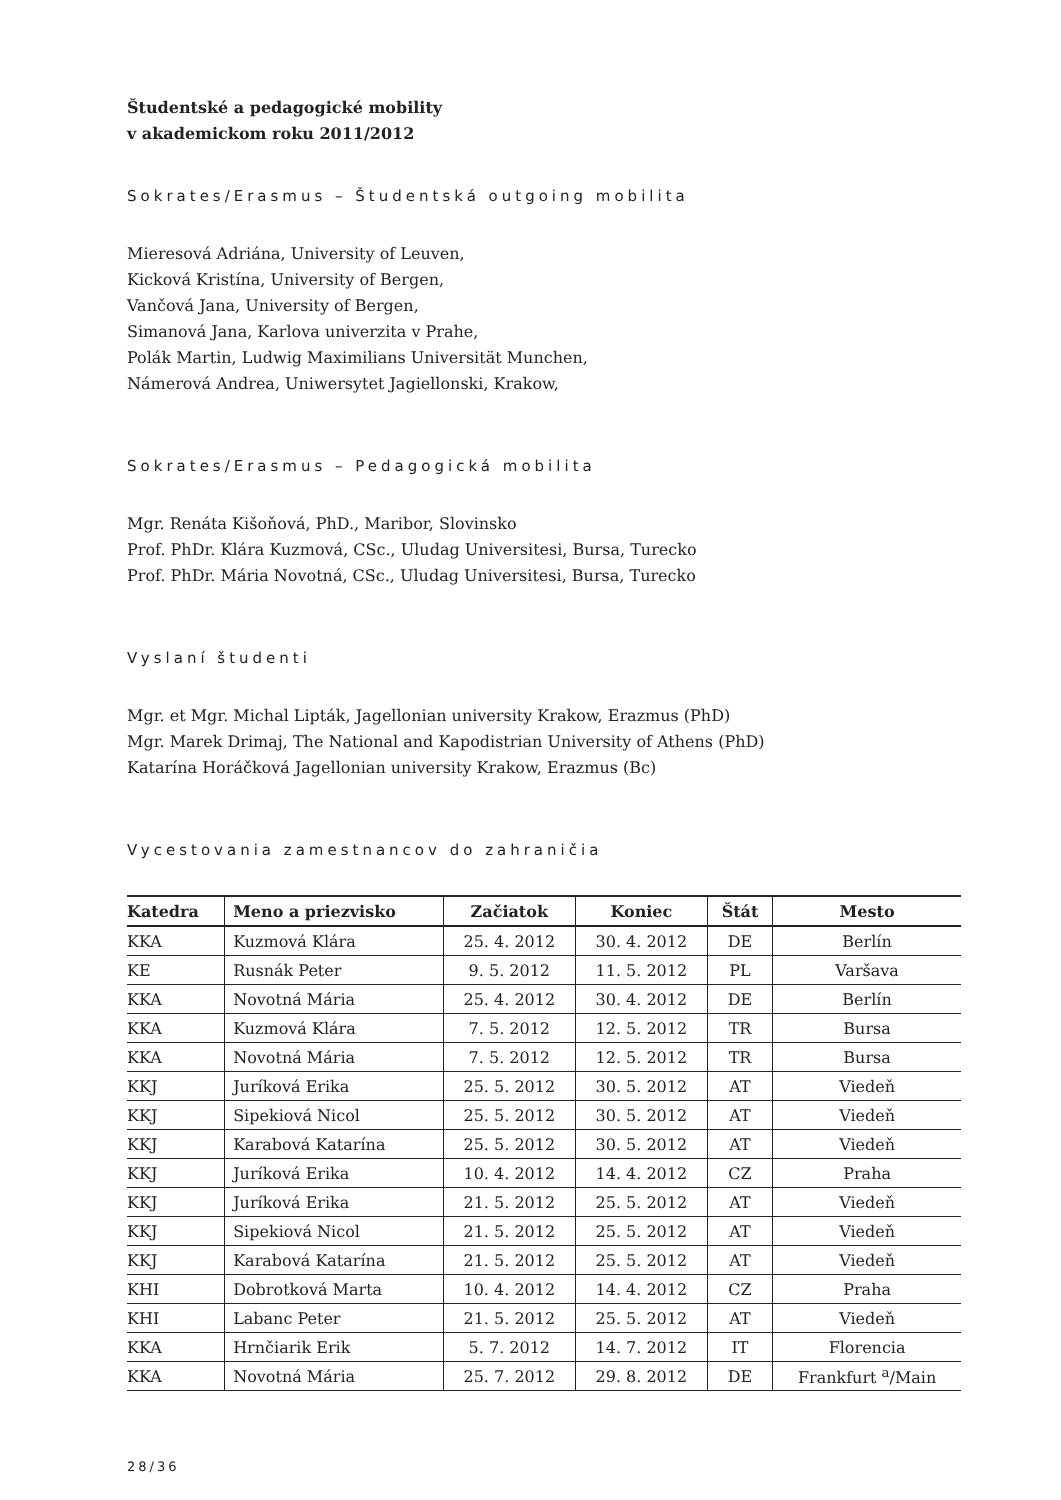Študentské a pedagogické mobility
v akademickom roku 2011/2012
Sokrates/Erasmus – Študentská outgoing mobilita
Mieresová Adriána, University of Leuven,
Kicková Kristína, University of Bergen,
Vančová Jana, University of Bergen,
Simanová Jana, Karlova univerzita v Prahe,
Polák Martin, Ludwig Maximilians Universität Munchen,
Námerová Andrea, Uniwersytet Jagiellonski, Krakow,
Sokrates/Erasmus – Pedagogická mobilita
Mgr. Renáta Kišoňová, PhD., Maribor, Slovinsko
Prof. PhDr. Klára Kuzmová, CSc., Uludag Universitesi, Bursa, Turecko
Prof. PhDr. Mária Novotná, CSc., Uludag Universitesi, Bursa, Turecko
Vyslaní študenti
Mgr. et Mgr. Michal Lipták, Jagellonian university Krakow, Erazmus (PhD)
Mgr. Marek Drimaj, The National and Kapodistrian University of Athens (PhD)
Katarína Horáčková Jagellonian university Krakow, Erazmus (Bc)
Vycestovania zamestnancov do zahraničia
| Katedra | Meno a priezvisko | Začiatok | Koniec | Štát | Mesto |
| --- | --- | --- | --- | --- | --- |
| KKA | Kuzmová Klára | 25. 4. 2012 | 30. 4. 2012 | DE | Berlín |
| KE | Rusnák Peter | 9. 5. 2012 | 11. 5. 2012 | PL | Varšava |
| KKA | Novotná Mária | 25. 4. 2012 | 30. 4. 2012 | DE | Berlín |
| KKA | Kuzmová Klára | 7. 5. 2012 | 12. 5. 2012 | TR | Bursa |
| KKA | Novotná Mária | 7. 5. 2012 | 12. 5. 2012 | TR | Bursa |
| KKJ | Juríková Erika | 25. 5. 2012 | 30. 5. 2012 | AT | Viedeň |
| KKJ | Sipekiová Nicol | 25. 5. 2012 | 30. 5. 2012 | AT | Viedeň |
| KKJ | Karabová Katarína | 25. 5. 2012 | 30. 5. 2012 | AT | Viedeň |
| KKJ | Juríková Erika | 10. 4. 2012 | 14. 4. 2012 | CZ | Praha |
| KKJ | Juríková Erika | 21. 5. 2012 | 25. 5. 2012 | AT | Viedeň |
| KKJ | Sipekiová Nicol | 21. 5. 2012 | 25. 5. 2012 | AT | Viedeň |
| KKJ | Karabová Katarína | 21. 5. 2012 | 25. 5. 2012 | AT | Viedeň |
| KHI | Dobrotková Marta | 10. 4. 2012 | 14. 4. 2012 | CZ | Praha |
| KHI | Labanc Peter | 21. 5. 2012 | 25. 5. 2012 | AT | Viedeň |
| KKA | Hrnčiarik Erik | 5. 7. 2012 | 14. 7. 2012 | IT | Florencia |
| KKA | Novotná Mária | 25. 7. 2012 | 29. 8. 2012 | DE | Frankfurt <sup>a</sup>/Main |
28/36